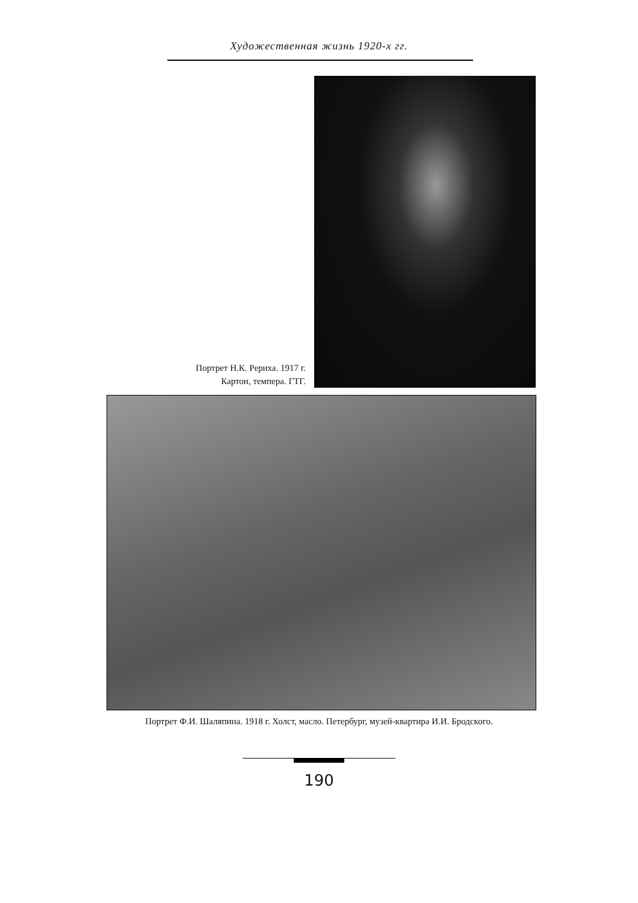Художественная жизнь 1920-х гг.
Портрет Н.К. Рериха. 1917 г.
Картон, темпера. ГТГ.
Портрет Ф.И. Шаляпина. 1918 г. Холст, масло. Петербург, музей-квартира И.И. Бродского.
190